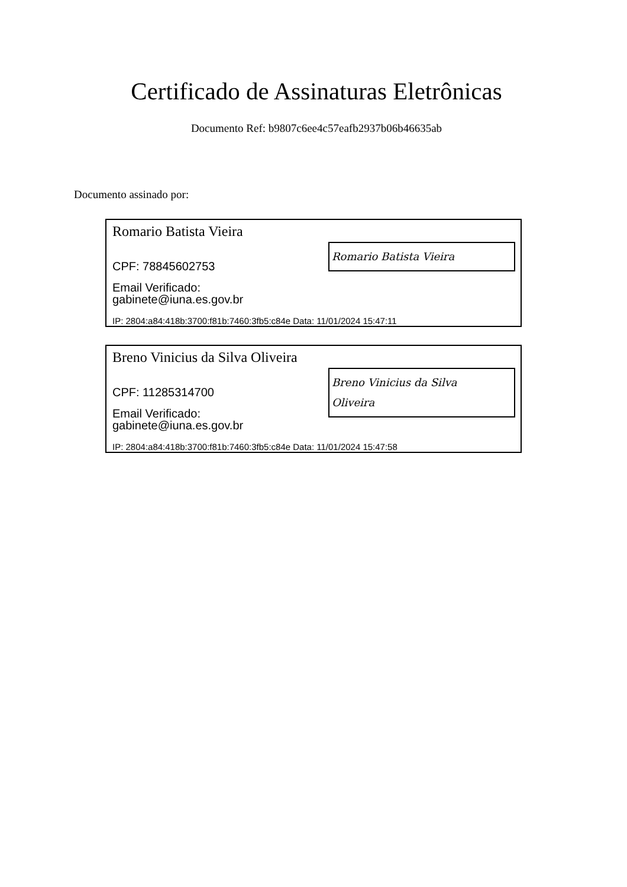Certificado de Assinaturas Eletrônicas
Documento Ref: b9807c6ee4c57eafb2937b06b46635ab
Documento assinado por:
Romario Batista Vieira
Romario Batista Vieira
CPF: 78845602753
Email Verificado:
gabinete@iuna.es.gov.br
IP: 2804:a84:418b:3700:f81b:7460:3fb5:c84e Data: 11/01/2024 15:47:11
Breno Vinicius da Silva Oliveira
Breno Vinicius da Silva
Oliveira
CPF: 11285314700
Email Verificado:
gabinete@iuna.es.gov.br
IP: 2804:a84:418b:3700:f81b:7460:3fb5:c84e Data: 11/01/2024 15:47:58